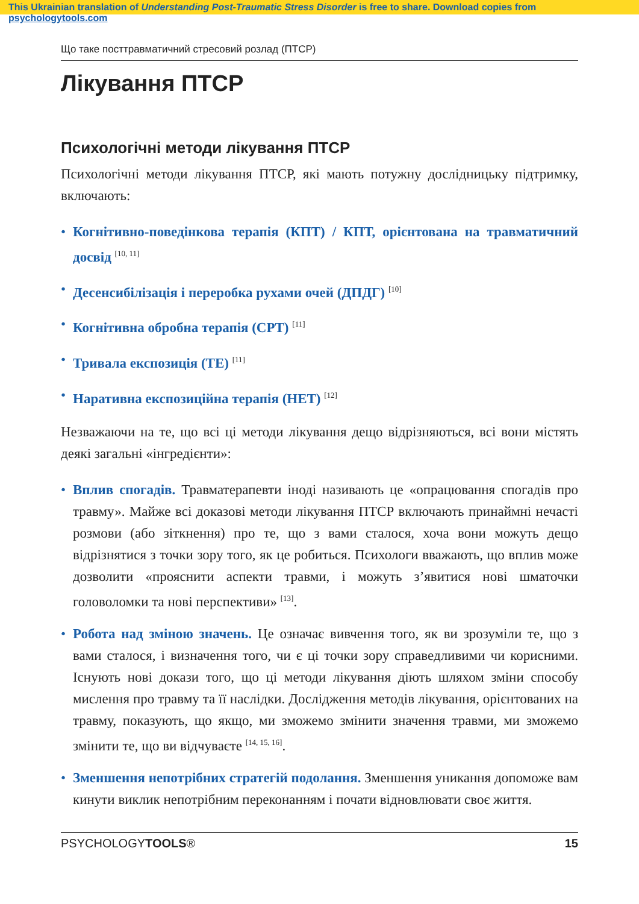This Ukrainian translation of Understanding Post-Traumatic Stress Disorder is free to share. Download copies from psychologytools.com
Що таке посттравматичний стресовий розлад (ПТСР)
Лікування ПТСР
Психологічні методи лікування ПТСР
Психологічні методи лікування ПТСР, які мають потужну дослідницьку підтримку, включають:
• Когнітивно-поведінкова терапія (КПТ) / КПТ, орієнтована на травматичний досвід <sup>[10, 11]</sup>
• Десенсибілізація і переробка рухами очей (ДПДГ) <sup>[10]</sup>
• Когнітивна обробна терапія (CPT) <sup>[11]</sup>
• Тривала експозиція (TE) <sup>[11]</sup>
• Наративна експозиційна терапія (НЕТ) <sup>[12]</sup>
Незважаючи на те, що всі ці методи лікування дещо відрізняються, всі вони містять деякі загальні «інгредієнти»:
• Вплив спогадів. Травматерапевти іноді називають це «опрацювання спогадів про травму». Майже всі доказові методи лікування ПТСР включають принаймні нечасті розмови (або зіткнення) про те, що з вами сталося, хоча вони можуть дещо відрізнятися з точки зору того, як це робиться. Психологи вважають, що вплив може дозволити «прояснити аспекти травми, і можуть з’явитися нові шматочки головоломки та нові перспективи» <sup>[13]</sup>.
• Робота над зміною значень. Це означає вивчення того, як ви зрозуміли те, що з вами сталося, і визначення того, чи є ці точки зору справедливими чи корисними. Існують нові докази того, що ці методи лікування діють шляхом зміни способу мислення про травму та її наслідки. Дослідження методів лікування, орієнтованих на травму, показують, що якщо, ми зможемо змінити значення травми, ми зможемо змінити те, що ви відчуваєте <sup>[14, 15, 16]</sup>.
• Зменшення непотрібних стратегій подолання. Зменшення уникання допоможе вам кинути виклик непотрібним переконанням і почати відновлювати своє життя.
PSYCHOLOGYTOOLS® 15